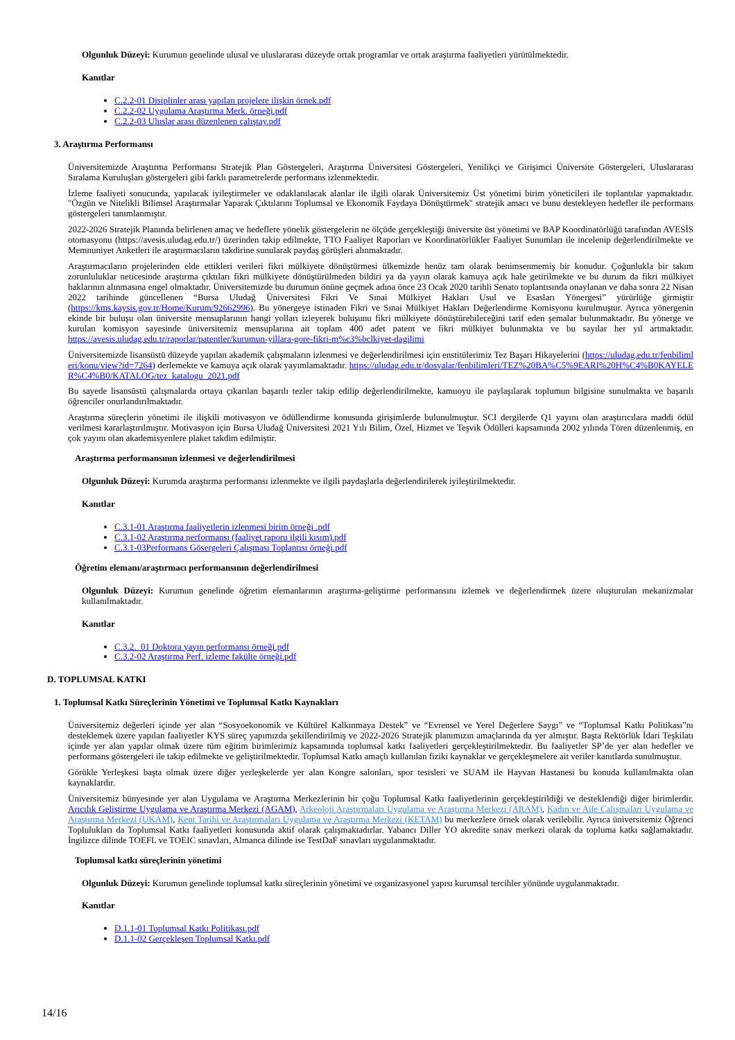Olgunluk Düzeyi: Kurumun genelinde ulusal ve uluslararası düzeyde ortak programlar ve ortak araştırma faaliyetleri yürütülmektedir.
Kanıtlar
C.2.2-01 Disiplinler arası yapılan projelere ilişkin örnek.pdf
C.2.2-02 Uygulama Araştırma Merk. örneği.pdf
C.2.2-03 Uluslar arası düzenlenen çalıştay.pdf
3. Araştırma Performansı
Üniversitemizde Araştırma Performansı Stratejik Plan Göstergeleri, Araştırma Üniversitesi Göstergeleri, Yenilikçi ve Girişimci Üniversite Göstergeleri, Uluslararası Sıralama Kuruluşları göstergeleri gibi farklı parametrelerde performans izlenmektedir.
İzleme faaliyeti sonucunda, yapılacak iyileştirmeler ve odaklanılacak alanlar ile ilgili olarak Üniversitemiz Üst yönetimi birim yöneticileri ile toplantılar yapmaktadır. "Özgün ve Nitelikli Bilimsel Araştırmalar Yaparak Çıktılarını Toplumsal ve Ekonomik Faydaya Dönüştürmek" stratejik amacı ve bunu destekleyen hedefler ile performans göstergeleri tanımlanmıştır.
2022-2026 Stratejik Planında belirlenen amaç ve hedeflere yönelik göstergelerin ne ölçüde gerçekleştiği üniversite üst yönetimi ve BAP Koordinatörlüğü tarafından AVESİS otomasyonu (https://avesis.uludag.edu.tr/) üzerinden takip edilmekte, TTO Faaliyet Raporları ve Koordinatörlükler Faaliyet Sunumları ile incelenip değerlendirilmekte ve Memnuniyet Anketleri ile araştırmacıların takdirine sunularak paydaş görüşleri alınmaktadır.
Araştırmacıların projelerinden elde ettikleri verileri fikri mülkiyete dönüştürmesi ülkemizde henüz tam olarak benimsenmemiş bir konudur. Çoğunlukla bir takım zorunluluklar neticesinde araştırma çıktıları fikri mülkiyete dönüştürülmeden bildiri ya da yayın olarak kamuya açık hale getirilmekte ve bu durum da fikri mülkiyet haklarının alınmasına engel olmaktadır. Üniversitemizde bu durumun önüne geçmek adına önce 23 Ocak 2020 tarihli Senato toplantısında onaylanan ve daha sonra 22 Nisan 2022 tarihinde güncellenen “Bursa Uludağ Üniversitesi Fikri Ve Sınai Mülkiyet Hakları Usul ve Esasları Yönergesi” yürürlüğe girmiştir (https://kms.kaysis.gov.tr/Home/Kurum/92662996). Bu yönergeye istinaden Fikri ve Sınai Mülkiyet Hakları Değerlendirme Komisyonu kurulmuştur. Ayrıca yönergenin ekinde bir buluşu olan üniversite mensuplarının hangi yolları izleyerek buluşunu fikri mülkiyete dönüştürebileceğini tarif eden şemalar bulunmaktadır. Bu yönerge ve kurulan komisyon sayesinde üniversitemiz mensuplarına ait toplam 400 adet patent ve fikri mülkiyet bulunmakta ve bu sayılar her yıl artmaktadır. https://avesis.uludag.edu.tr/raporlar/patentler/kurumun-yillara-gore-fikri-m%c3%bclkiyet-dagilimi
Üniversitemizde lisansüstü düzeyde yapılan akademik çalışmaların izlenmesi ve değerlendirilmesi için enstitülerimiz Tez Başarı Hikayelerini (https://uludag.edu.tr/fenbilimleri/konu/view?id=7264) derlemekte ve kamuya açık olarak yayımlamaktadır. https://uludag.edu.tr/dosyalar/fenbilimleri/TEZ%20BA%C5%9EARI%20H%C4%B0KAYELER%C4%B0/KATALOG/tez_katalogu_2021.pdf
Bu sayede lisansüstü çalışmalarda ortaya çıkarılan başarılı tezler takip edilip değerlendirilmekte, kamuoyu ile paylaşılarak toplumun bilgisine sunulmakta ve başarılı öğrenciler onurlandırılmaktadır.
Araştırma süreçlerin yönetimi ile ilişkili motivasyon ve ödüllendirme konusunda girişimlerde bulunulmuştur. SCI dergilerde Q1 yayını olan araştırıcılara maddi ödül verilmesi kararlaştırılmıştır. Motivasyon için Bursa Uludağ Üniversitesi 2021 Yılı Bilim, Özel, Hizmet ve Teşvik Ödülleri kapsamında 2002 yılında Tören düzenlenmiş, en çok yayını olan akademisyenlere plaket takdim edilmiştir.
Araştırma performansının izlenmesi ve değerlendirilmesi
Olgunluk Düzeyi: Kurumda araştırma performansı izlenmekte ve ilgili paydaşlarla değerlendirilerek iyileştirilmektedir.
Kanıtlar
C.3.1-01 Araştırma faaliyetlerin izlenmesi birim örneği .pdf
C.3.1-02 Araştırma performansı (faaliyet raporu ilgili kısım).pdf
C.3.1-03Performans Gösergeleri Çalışması Toplantısı örneği.pdf
Öğretim elemanı/araştırmacı performansının değerlendirilmesi
Olgunluk Düzeyi: Kurumun genelinde öğretim elemanlarının araştırma-geliştirme performansını izlemek ve değerlendirmek üzere oluşturulan mekanizmalar kullanılmaktadır.
Kanıtlar
C.3.2._01 Doktora yayın performansı örneği.pdf
C.3.2-02 Araştırma Perf. izleme fakülte örneği.pdf
D. TOPLUMSAL KATKI
1. Toplumsal Katkı Süreçlerinin Yönetimi ve Toplumsal Katkı Kaynakları
Üniversitemiz değerleri içinde yer alan “Sosyoekonomik ve Kültürel Kalkınmaya Destek” ve “Evrensel ve Yerel Değerlere Saygı” ve “Toplumsal Katkı Politikası”nı desteklemek üzere yapılan faaliyetler KYS süreç yapımızda şekillendirilmiş ve 2022-2026 Stratejik planımızın amaçlarında da yer almıştır. Başta Rektörlük İdari Teşkilatı içinde yer alan yapılar olmak üzere tüm eğitim birimlerimiz kapsamında toplumsal katkı faaliyetleri gerçekleştirilmektedir. Bu faaliyetler SP’de yer alan hedefler ve performans göstergeleri ile takip edilmekte ve geliştirilmektedir. Toplumsal Katkı amaçlı kullanılan fiziki kaynaklar ve gerçekleşmelere ait veriler kanıtlarda sunulmuştur.
Görükle Yerleşkesi başta olmak üzere diğer yerleşkelerde yer alan Kongre salonları, spor tesisleri ve SUAM ile Hayvan Hastanesi bu konuda kullanılmakta olan kaynaklardır.
Üniversitemiz bünyesinde yer alan Uygulama ve Araştırma Merkezlerinin bir çoğu Toplumsal Katkı faaliyetlerinin gerçekleştirildiği ve desteklendiği diğer birimlerdir. Arıcılık Geliştirme Uygulama ve Araştırma Merkezi (AGAM), Arkeoloji Araştırmaları Uygulama ve Araştırma Merkezi (ARAM), Kadın ve Aile Çalışmaları Uygulama ve Araştırma Merkezi (UKAM), Kent Tarihi ve Araştırmaları Uygulama ve Araştırma Merkezi (KETAM) bu merkezlere örnek olarak verilebilir. Ayrıca üniversitemiz Öğrenci Toplulukları da Toplumsal Katkı faaliyetleri konusunda aktif olarak çalışmaktadırlar. Yabancı Diller YO akredite sınav merkezi olarak da topluma katkı sağlamaktadır. İngilizce dilinde TOEFL ve TOEIC sınavları, Almanca dilinde ise TestDaF sınavları uygulanmaktadır.
Toplumsal katkı süreçlerinin yönetimi
Olgunluk Düzeyi: Kurumun genelinde toplumsal katkı süreçlerinin yönetimi ve organizasyonel yapısı kurumsal tercihler yönünde uygulanmaktadır.
Kanıtlar
D.1.1-01 Toplumsal Katkı Politikası.pdf
D.1.1-02 Gerçekleşen Toplumsal Katkı.pdf
14/16